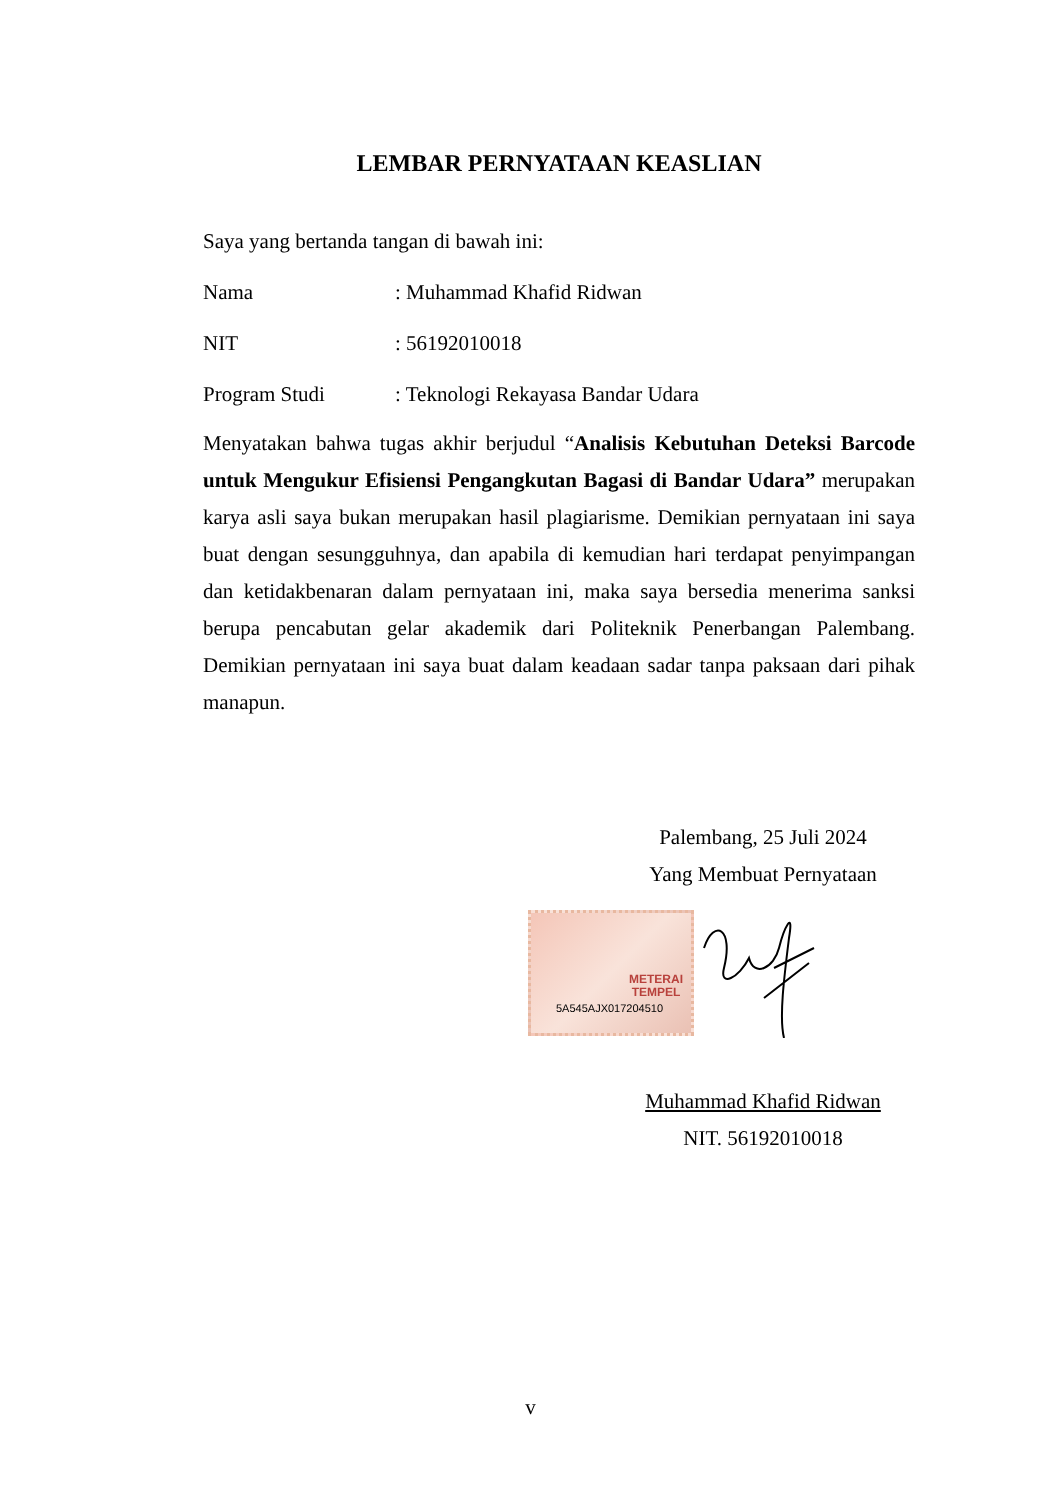LEMBAR PERNYATAAN KEASLIAN
Saya yang bertanda tangan di bawah ini:
Nama: Muhammad Khafid Ridwan
NIT: 56192010018
Program Studi: Teknologi Rekayasa Bandar Udara
Menyatakan bahwa tugas akhir berjudul “Analisis Kebutuhan Deteksi Barcode untuk Mengukur Efisiensi Pengangkutan Bagasi di Bandar Udara” merupakan karya asli saya bukan merupakan hasil plagiarisme. Demikian pernyataan ini saya buat dengan sesungguhnya, dan apabila di kemudian hari terdapat penyimpangan dan ketidakbenaran dalam pernyataan ini, maka saya bersedia menerima sanksi berupa pencabutan gelar akademik dari Politeknik Penerbangan Palembang. Demikian pernyataan ini saya buat dalam keadaan sadar tanpa paksaan dari pihak manapun.
Palembang, 25 Juli 2024
Yang Membuat Pernyataan
METERAI
TEMPEL
5A545AJX017204510
Muhammad Khafid Ridwan
NIT. 56192010018
v